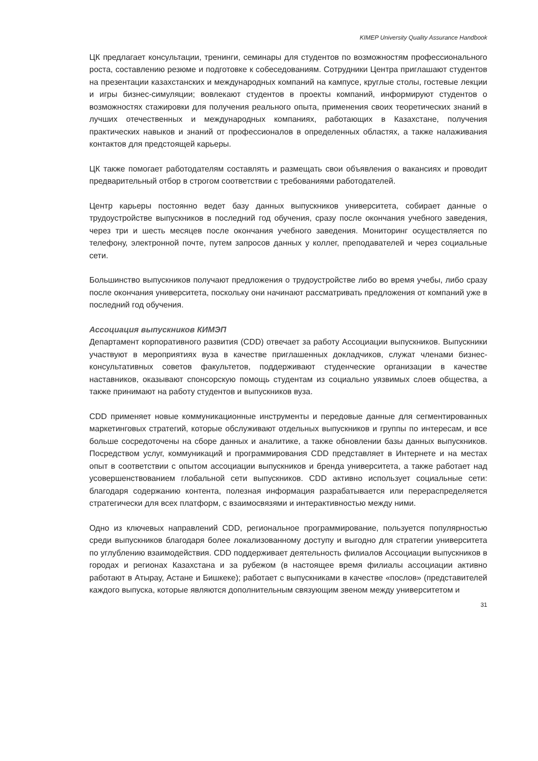KIMEP University Quality Assurance Handbook
ЦК предлагает консультации, тренинги, семинары для студентов по возможностям профессионального роста, составлению резюме и подготовке к собеседованиям. Сотрудники Центра приглашают студентов на презентации казахстанских и международных компаний на кампусе, круглые столы, гостевые лекции и игры бизнес-симуляции; вовлекают студентов в проекты компаний, информируют студентов о возможностях стажировки для получения реального опыта, применения своих теоретических знаний в лучших отечественных и международных компаниях, работающих в Казахстане, получения практических навыков и знаний от профессионалов в определенных областях, а также налаживания контактов для предстоящей карьеры.
ЦК также помогает работодателям составлять и размещать свои объявления о вакансиях и проводит предварительный отбор в строгом соответствии с требованиями работодателей.
Центр карьеры постоянно ведет базу данных выпускников университета, собирает данные о трудоустройстве выпускников в последний год обучения, сразу после окончания учебного заведения, через три и шесть месяцев после окончания учебного заведения. Мониторинг осуществляется по телефону, электронной почте, путем запросов данных у коллег, преподавателей и через социальные сети.
Большинство выпускников получают предложения о трудоустройстве либо во время учебы, либо сразу после окончания университета, поскольку они начинают рассматривать предложения от компаний уже в последний год обучения.
Ассоциация выпускников КИМЭП
Департамент корпоративного развития (CDD) отвечает за работу Ассоциации выпускников. Выпускники участвуют в мероприятиях вуза в качестве приглашенных докладчиков, служат членами бизнес-консультативных советов факультетов, поддерживают студенческие организации в качестве наставников, оказывают спонсорскую помощь студентам из социально уязвимых слоев общества, а также принимают на работу студентов и выпускников вуза.
CDD применяет новые коммуникационные инструменты и передовые данные для сегментированных маркетинговых стратегий, которые обслуживают отдельных выпускников и группы по интересам, и все больше сосредоточены на сборе данных и аналитике, а также обновлении базы данных выпускников. Посредством услуг, коммуникаций и программирования CDD представляет в Интернете и на местах опыт в соответствии с опытом ассоциации выпускников и бренда университета, а также работает над усовершенствованием глобальной сети выпускников. CDD активно использует социальные сети: благодаря содержанию контента, полезная информация разрабатывается или перераспределяется стратегически для всех платформ, с взаимосвязями и интерактивностью между ними.
Одно из ключевых направлений CDD, региональное программирование, пользуется популярностью среди выпускников благодаря более локализованному доступу и выгодно для стратегии университета по углублению взаимодействия. CDD поддерживает деятельность филиалов Ассоциации выпускников в городах и регионах Казахстана и за рубежом (в настоящее время филиалы ассоциации активно работают в Атырау, Астане и Бишкеке); работает с выпускниками в качестве «послов» (представителей каждого выпуска, которые являются дополнительным связующим звеном между университетом и
31